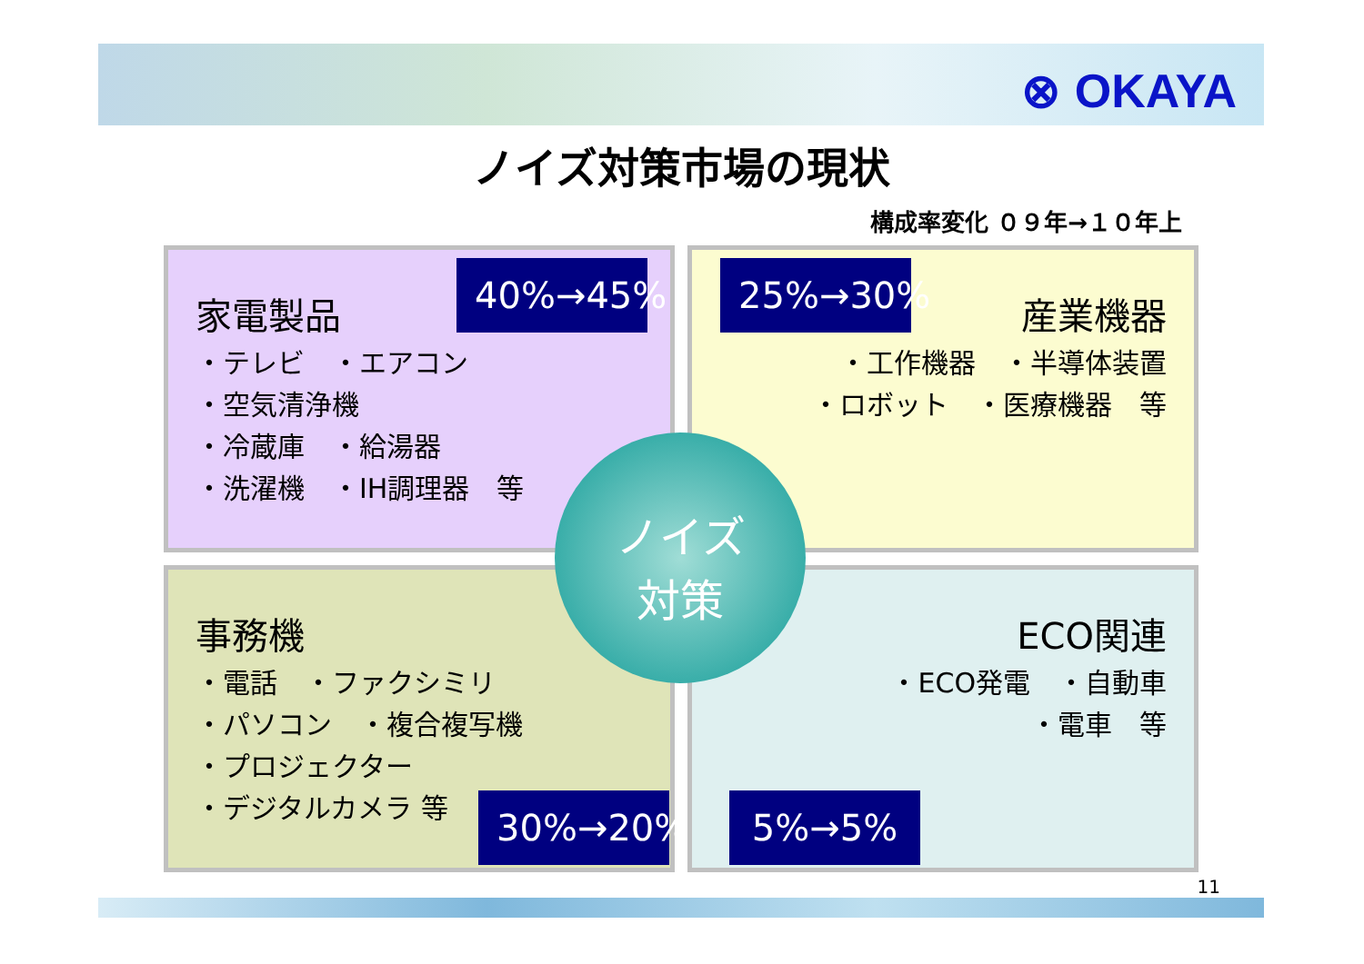⊗ OKAYA
ノイズ対策市場の現状
構成率変化 ０９年→１０年上
家電製品
・テレビ　・エアコン
・空気清浄機
・冷蔵庫　・給湯器
・洗濯機　・IH調理器　等
40%→45%
産業機器
・工作機器　・半導体装置
・ロボット　・医療機器　等
25%→30%
事務機
・電話　・ファクシミリ
・パソコン　・複合複写機
・プロジェクター
・デジタルカメラ 等
30%→20%
ECO関連
・ECO発電　・自動車
・電車　等
5%→5%
ノイズ
対策
11